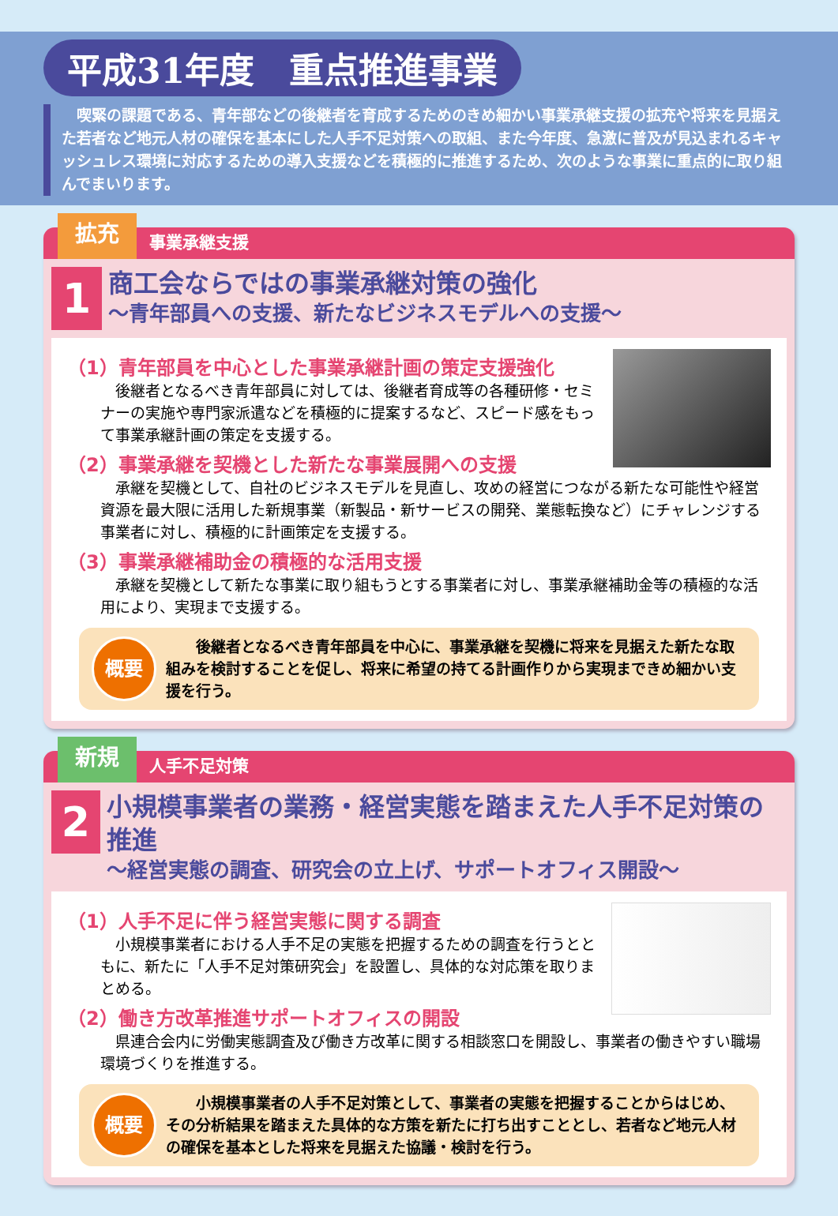平成31年度　重点推進事業
　喫緊の課題である、青年部などの後継者を育成するためのきめ細かい事業承継支援の拡充や将来を見据えた若者など地元人材の確保を基本にした人手不足対策への取組、また今年度、急激に普及が見込まれるキャッシュレス環境に対応するための導入支援などを積極的に推進するため、次のような事業に重点的に取り組んでまいります。
拡充
事業承継支援
1
商工会ならではの事業承継対策の強化
～青年部員への支援、新たなビジネスモデルへの支援～
（1）青年部員を中心とした事業承継計画の策定支援強化
後継者となるべき青年部員に対しては、後継者育成等の各種研修・セミナーの実施や専門家派遣などを積極的に提案するなど、スピード感をもって事業承継計画の策定を支援する。
（2）事業承継を契機とした新たな事業展開への支援
承継を契機として、自社のビジネスモデルを見直し、攻めの経営につながる新たな可能性や経営資源を最大限に活用した新規事業（新製品・新サービスの開発、業態転換など）にチャレンジする事業者に対し、積極的に計画策定を支援する。
（3）事業承継補助金の積極的な活用支援
承継を契機として新たな事業に取り組もうとする事業者に対し、事業承継補助金等の積極的な活用により、実現まで支援する。
概要
　後継者となるべき青年部員を中心に、事業承継を契機に将来を見据えた新たな取組みを検討することを促し、将来に希望の持てる計画作りから実現まできめ細かい支援を行う。
新規
人手不足対策
2
小規模事業者の業務・経営実態を踏まえた人手不足対策の推進
～経営実態の調査、研究会の立上げ、サポートオフィス開設～
（1）人手不足に伴う経営実態に関する調査
小規模事業者における人手不足の実態を把握するための調査を行うとともに、新たに「人手不足対策研究会」を設置し、具体的な対応策を取りまとめる。
（2）働き方改革推進サポートオフィスの開設
県連合会内に労働実態調査及び働き方改革に関する相談窓口を開設し、事業者の働きやすい職場環境づくりを推進する。
概要
　小規模事業者の人手不足対策として、事業者の実態を把握することからはじめ、その分析結果を踏まえた具体的な方策を新たに打ち出すこととし、若者など地元人材の確保を基本とした将来を見据えた協議・検討を行う。